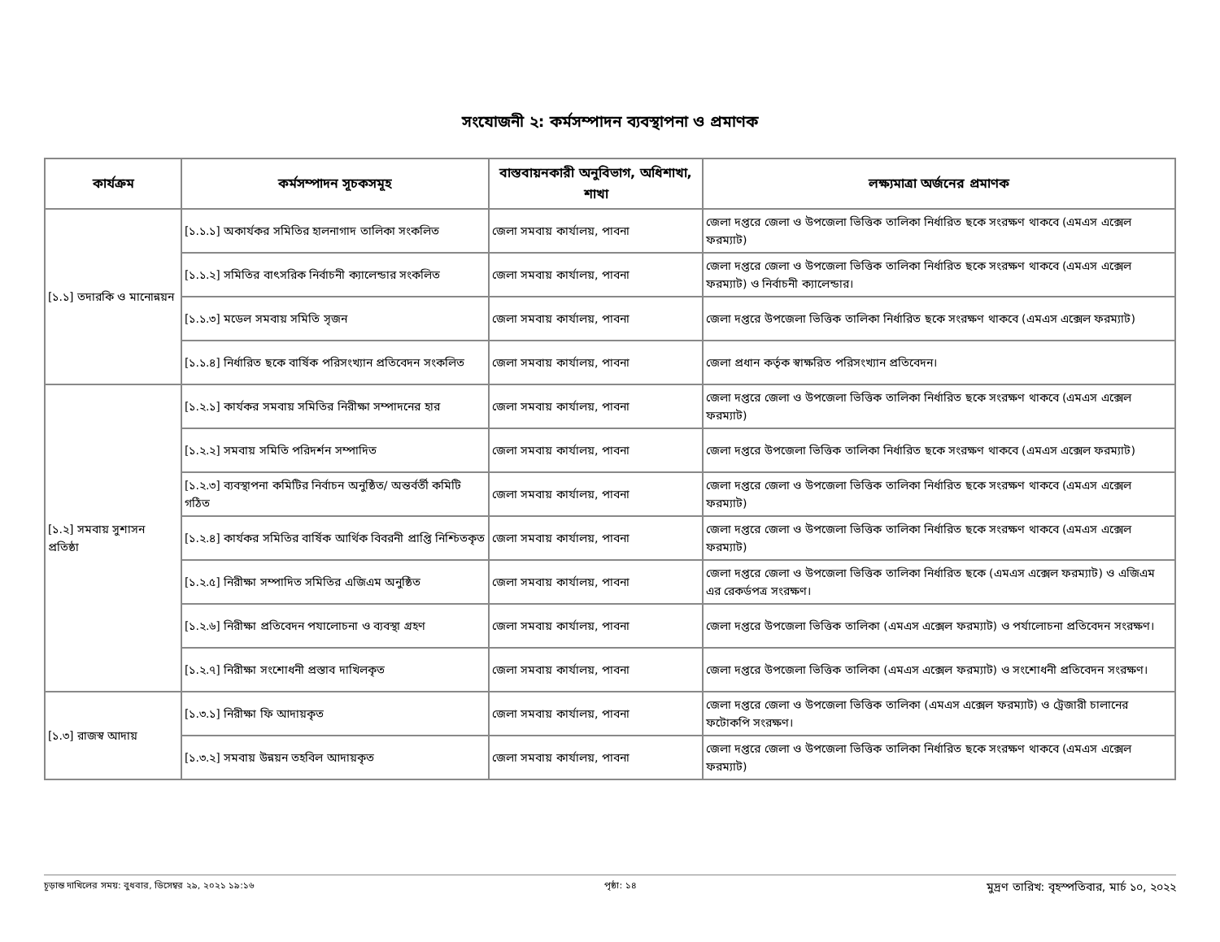সংযোজনী ২: কর্মসম্পাদন ব্যবস্থাপনা ও প্রমাণক
| কার্যক্রম | কর্মসম্পাদন সূচকসমূহ | বাস্তবায়নকারী অনুবিভাগ, অধিশাখা, শাখা | লক্ষ্যমাত্রা অর্জনের প্রমাণক |
| --- | --- | --- | --- |
| [১.১] তদারকি ও মানোন্নয়ন | [১.১.১] অকার্যকর সমিতির হালনাগাদ তালিকা সংকলিত | জেলা সমবায় কার্যালয়, পাবনা | জেলা দপ্তরে জেলা ও উপজেলা ভিত্তিক তালিকা নির্ধারিত ছকে সংরক্ষণ থাকবে (এমএস এক্সেল ফরম্যাট) |
| | [১.১.২] সমিতির বাৎসরিক নির্বাচনী ক্যালেন্ডার সংকলিত | জেলা সমবায় কার্যালয়, পাবনা | জেলা দপ্তরে জেলা ও উপজেলা ভিত্তিক তালিকা নির্ধারিত ছকে সংরক্ষণ থাকবে (এমএস এক্সেল ফরম্যাট) ও নির্বাচনী ক্যালেন্ডার। |
| | [১.১.৩] মডেল সমবায় সমিতি সৃজন | জেলা সমবায় কার্যালয়, পাবনা | জেলা দপ্তরে উপজেলা ভিত্তিক তালিকা নির্ধারিত ছকে সংরক্ষণ থাকবে (এমএস এক্সেল ফরম্যাট) |
| | [১.১.৪] নির্ধারিত ছকে বার্ষিক পরিসংখ্যান প্রতিবেদন সংকলিত | জেলা সমবায় কার্যালয়, পাবনা | জেলা প্রধান কর্তৃক স্বাক্ষরিত পরিসংখ্যান প্রতিবেদন। |
| [১.২] সমবায় সুশাসন প্রতিষ্ঠা | [১.২.১] কার্যকর সমবায় সমিতির নিরীক্ষা সম্পাদনের হার | জেলা সমবায় কার্যালয়, পাবনা | জেলা দপ্তরে জেলা ও উপজেলা ভিত্তিক তালিকা নির্ধারিত ছকে সংরক্ষণ থাকবে (এমএস এক্সেল ফরম্যাট) |
| | [১.২.২] সমবায় সমিতি পরিদর্শন সম্পাদিত | জেলা সমবায় কার্যালয়, পাবনা | জেলা দপ্তরে উপজেলা ভিত্তিক তালিকা নির্ধারিত ছকে সংরক্ষণ থাকবে (এমএস এক্সেল ফরম্যাট) |
| | [১.২.৩] ব্যবস্থাপনা কমিটির নির্বাচন অনুষ্ঠিত/ অন্তর্বর্তী কমিটি গঠিত | জেলা সমবায় কার্যালয়, পাবনা | জেলা দপ্তরে জেলা ও উপজেলা ভিত্তিক তালিকা নির্ধারিত ছকে সংরক্ষণ থাকবে (এমএস এক্সেল ফরম্যাট) |
| | [১.২.৪] কার্যকর সমিতির বার্ষিক আর্থিক বিবরনী প্রাপ্তি নিশ্চিতকৃত | জেলা সমবায় কার্যালয়, পাবনা | জেলা দপ্তরে জেলা ও উপজেলা ভিত্তিক তালিকা নির্ধারিত ছকে সংরক্ষণ থাকবে (এমএস এক্সেল ফরম্যাট) |
| | [১.২.৫] নিরীক্ষা সম্পাদিত সমিতির এজিএম অনুষ্ঠিত | জেলা সমবায় কার্যালয়, পাবনা | জেলা দপ্তরে জেলা ও উপজেলা ভিত্তিক তালিকা নির্ধারিত ছকে (এমএস এক্সেল ফরম্যাট) ও এজিএম এর রেকর্ডপত্র সংরক্ষণ। |
| | [১.২.৬] নিরীক্ষা প্রতিবেদন পযালোচনা ও ব্যবস্থা গ্রহণ | জেলা সমবায় কার্যালয়, পাবনা | জেলা দপ্তরে উপজেলা ভিত্তিক তালিকা (এমএস এক্সেল ফরম্যাট) ও পর্যালোচনা প্রতিবেদন সংরক্ষণ। |
| | [১.২.৭] নিরীক্ষা সংশোধনী প্রস্তাব দাখিলকৃত | জেলা সমবায় কার্যালয়, পাবনা | জেলা দপ্তরে উপজেলা ভিত্তিক তালিকা (এমএস এক্সেল ফরম্যাট) ও সংশোধনী প্রতিবেদন সংরক্ষণ। |
| [১.৩] রাজস্ব আদায় | [১.৩.১] নিরীক্ষা ফি আদায়কৃত | জেলা সমবায় কার্যালয়, পাবনা | জেলা দপ্তরে জেলা ও উপজেলা ভিত্তিক তালিকা (এমএস এক্সেল ফরম্যাট) ও ট্রেজারী চালানের ফটোকপি সংরক্ষণ। |
| | [১.৩.২] সমবায় উন্নয়ন তহবিল আদায়কৃত | জেলা সমবায় কার্যালয়, পাবনা | জেলা দপ্তরে জেলা ও উপজেলা ভিত্তিক তালিকা নির্ধারিত ছকে সংরক্ষণ থাকবে (এমএস এক্সেল ফরম্যাট) |
চূড়ান্ত দাখিলের সময়: বুধবার, ডিসেম্বর ২৯, ২০২১ ১৯:১৬ পৃষ্ঠা: ১৪ মুদ্রণ তারিখ: বৃহস্পতিবার, মার্চ ১০, ২০২২